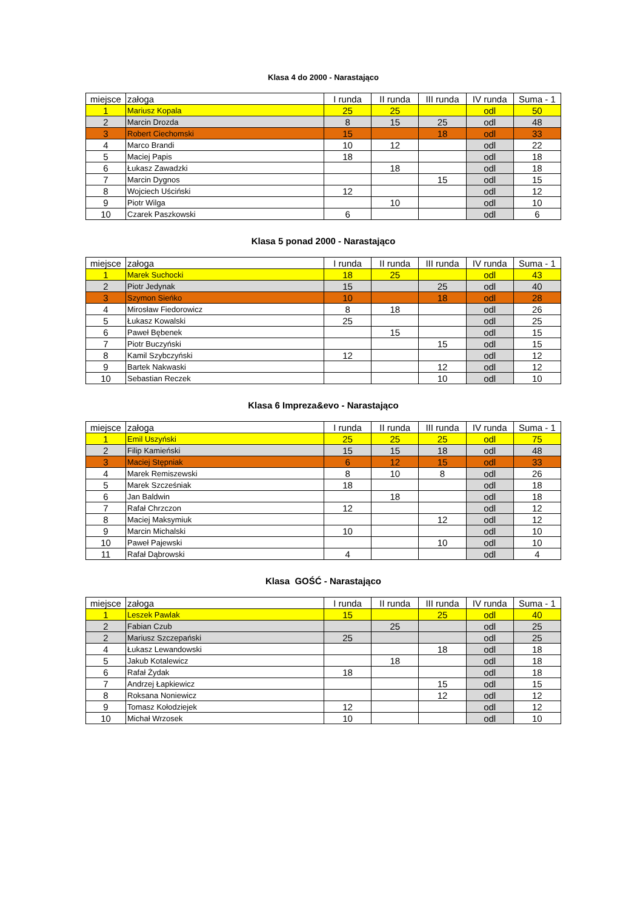Klasa 4 do 2000 - Narastająco
| miejsce | załoga | I runda | II runda | III runda | IV runda | Suma - 1 |
| --- | --- | --- | --- | --- | --- | --- |
| 1 | Mariusz Kopala | 25 | 25 | | odl | 50 |
| 2 | Marcin Drozda | 8 | 15 | 25 | odl | 48 |
| 3 | Robert Ciechomski | 15 | | 18 | odl | 33 |
| 4 | Marco Brandi | 10 | 12 | | odl | 22 |
| 5 | Maciej Papis | 18 | | | odl | 18 |
| 6 | Łukasz Zawadzki | | 18 | | odl | 18 |
| 7 | Marcin Dygnos | | | 15 | odl | 15 |
| 8 | Wojciech Uściński | 12 | | | odl | 12 |
| 9 | Piotr Wilga | | 10 | | odl | 10 |
| 10 | Czarek Paszkowski | 6 | | | odl | 6 |
Klasa 5 ponad 2000 - Narastająco
| miejsce | załoga | I runda | II runda | III runda | IV runda | Suma - 1 |
| --- | --- | --- | --- | --- | --- | --- |
| 1 | Marek Suchocki | 18 | 25 | | odl | 43 |
| 2 | Piotr Jedynak | 15 | | 25 | odl | 40 |
| 3 | Szymon Sieńko | 10 | | 18 | odl | 28 |
| 4 | Mirosław Fiedorowicz | 8 | 18 | | odl | 26 |
| 5 | Łukasz Kowalski | 25 | | | odl | 25 |
| 6 | Paweł Bębenek | | 15 | | odl | 15 |
| 7 | Piotr Buczyński | | | 15 | odl | 15 |
| 8 | Kamil Szybczyński | 12 | | | odl | 12 |
| 9 | Bartek Nakwaski | | | 12 | odl | 12 |
| 10 | Sebastian Reczek | | | 10 | odl | 10 |
Klasa 6 Impreza&evo - Narastająco
| miejsce | załoga | I runda | II runda | III runda | IV runda | Suma - 1 |
| --- | --- | --- | --- | --- | --- | --- |
| 1 | Emil Uszyński | 25 | 25 | 25 | odl | 75 |
| 2 | Filip Kamieński | 15 | 15 | 18 | odl | 48 |
| 3 | Maciej Stępniak | 6 | 12 | 15 | odl | 33 |
| 4 | Marek Remiszewski | 8 | 10 | 8 | odl | 26 |
| 5 | Marek Szcześniak | 18 | | | odl | 18 |
| 6 | Jan Baldwin | | 18 | | odl | 18 |
| 7 | Rafał Chrzczon | 12 | | | odl | 12 |
| 8 | Maciej Maksymiuk | | | 12 | odl | 12 |
| 9 | Marcin Michalski | 10 | | | odl | 10 |
| 10 | Paweł Pajewski | | | 10 | odl | 10 |
| 11 | Rafał Dąbrowski | 4 | | | odl | 4 |
Klasa GOŚĆ - Narastająco
| miejsce | załoga | I runda | II runda | III runda | IV runda | Suma - 1 |
| --- | --- | --- | --- | --- | --- | --- |
| 1 | Leszek Pawlak | 15 | | 25 | odl | 40 |
| 2 | Fabian Czub | | 25 | | odl | 25 |
| 2 | Mariusz Szczepański | 25 | | | odl | 25 |
| 4 | Łukasz Lewandowski | | | 18 | odl | 18 |
| 5 | Jakub Kotalewicz | | 18 | | odl | 18 |
| 6 | Rafał Żydak | 18 | | | odl | 18 |
| 7 | Andrzej Łapkiewicz | | | 15 | odl | 15 |
| 8 | Roksana Noniewicz | | | 12 | odl | 12 |
| 9 | Tomasz Kołodziejek | 12 | | | odl | 12 |
| 10 | Michał Wrzosek | 10 | | | odl | 10 |